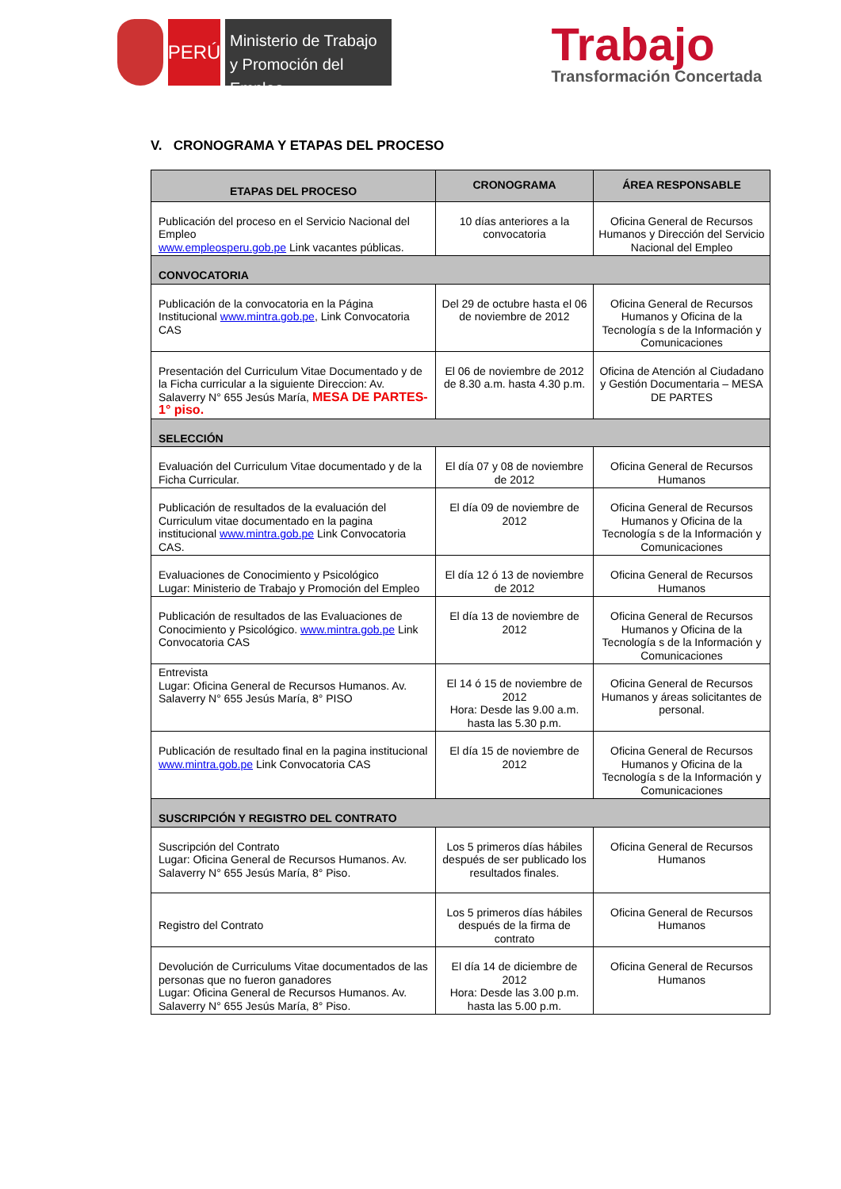PERÚ
Ministerio de Trabajo
y Promoción del Empleo
Trabajo
Transformación Concertada
V. CRONOGRAMA Y ETAPAS DEL PROCESO
| ETAPAS DEL PROCESO | CRONOGRAMA | ÁREA RESPONSABLE |
| --- | --- | --- |
| Publicación del proceso en el Servicio Nacional del Empleo www.empleosperu.gob.pe Link vacantes públicas. | 10 días anteriores a la convocatoria | Oficina General de Recursos Humanos y Dirección del Servicio Nacional del Empleo |
| CONVOCATORIA | | |
| Publicación de la convocatoria en la Página Institucional www.mintra.gob.pe , Link Convocatoria CAS | Del 29 de octubre hasta el 06 de noviembre de 2012 | Oficina General de Recursos Humanos y Oficina de la Tecnología s de la Información y Comunicaciones |
| Presentación del Curriculum Vitae Documentado y de la Ficha curricular a la siguiente Direccion: Av. Salaverry N° 655 Jesús María, MESA DE PARTES-1° piso. | El 06 de noviembre de 2012 de 8.30 a.m. hasta 4.30 p.m. | Oficina de Atención al Ciudadano y Gestión Documentaria – MESA DE PARTES |
| SELECCIÓN | | |
| Evaluación del Curriculum Vitae documentado y de la Ficha Curricular. | El día 07 y 08 de noviembre de 2012 | Oficina General de Recursos Humanos |
| Publicación de resultados de la evaluación del Curriculum vitae documentado en la pagina institucional www.mintra.gob.pe Link Convocatoria CAS. | El día 09 de noviembre de 2012 | Oficina General de Recursos Humanos y Oficina de la Tecnología s de la Información y Comunicaciones |
| Evaluaciones de Conocimiento y Psicológico Lugar: Ministerio de Trabajo y Promoción del Empleo | El día 12 ó 13 de noviembre de 2012 | Oficina General de Recursos Humanos |
| Publicación de resultados de las Evaluaciones de Conocimiento y Psicológico. www.mintra.gob.pe Link Convocatoria CAS | El día 13 de noviembre de 2012 | Oficina General de Recursos Humanos y Oficina de la Tecnología s de la Información y Comunicaciones |
| Entrevista Lugar: Oficina General de Recursos Humanos. Av. Salaverry N° 655 Jesús María, 8° PISO | El 14 ó 15 de noviembre de 2012 Hora: Desde las 9.00 a.m. hasta las 5.30 p.m. | Oficina General de Recursos Humanos y áreas solicitantes de personal. |
| Publicación de resultado final en la pagina institucional www.mintra.gob.pe Link Convocatoria CAS | El día 15 de noviembre de 2012 | Oficina General de Recursos Humanos y Oficina de la Tecnología s de la Información y Comunicaciones |
| SUSCRIPCIÓN Y REGISTRO DEL CONTRATO | | |
| Suscripción del Contrato Lugar: Oficina General de Recursos Humanos. Av. Salaverry N° 655 Jesús María, 8° Piso. | Los 5 primeros días hábiles después de ser publicado los resultados finales. | Oficina General de Recursos Humanos |
| Registro del Contrato | Los 5 primeros días hábiles después de la firma de contrato | Oficina General de Recursos Humanos |
| Devolución de Curriculums Vitae documentados de las personas que no fueron ganadores Lugar: Oficina General de Recursos Humanos. Av. Salaverry N° 655 Jesús María, 8° Piso. | El día 14 de diciembre de 2012 Hora: Desde las 3.00 p.m. hasta las 5.00 p.m. | Oficina General de Recursos Humanos |